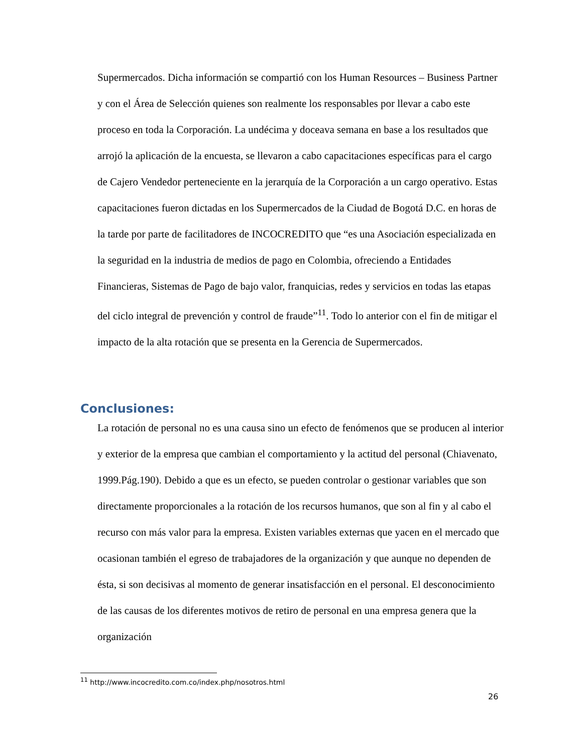Supermercados. Dicha información se compartió con los Human Resources – Business Partner y con el Área de Selección quienes son realmente los responsables por llevar a cabo este proceso en toda la Corporación. La undécima y doceava semana en base a los resultados que arrojó la aplicación de la encuesta, se llevaron a cabo capacitaciones específicas para el cargo de Cajero Vendedor perteneciente en la jerarquía de la Corporación a un cargo operativo. Estas capacitaciones fueron dictadas en los Supermercados de la Ciudad de Bogotá D.C. en horas de la tarde por parte de facilitadores de INCOCREDITO que “es una Asociación especializada en la seguridad en la industria de medios de pago en Colombia, ofreciendo a Entidades Financieras, Sistemas de Pago de bajo valor, franquicias, redes y servicios en todas las etapas del ciclo integral de prevención y control de fraude”<sup>11</sup>. Todo lo anterior con el fin de mitigar el impacto de la alta rotación que se presenta en la Gerencia de Supermercados.
Conclusiones:
La rotación de personal no es una causa sino un efecto de fenómenos que se producen al interior y exterior de la empresa que cambian el comportamiento y la actitud del personal (Chiavenato, 1999.Pág.190). Debido a que es un efecto, se pueden controlar o gestionar variables que son directamente proporcionales a la rotación de los recursos humanos, que son al fin y al cabo el recurso con más valor para la empresa. Existen variables externas que yacen en el mercado que ocasionan también el egreso de trabajadores de la organización y que aunque no dependen de ésta, si son decisivas al momento de generar insatisfacción en el personal. El desconocimiento de las causas de los diferentes motivos de retiro de personal en una empresa genera que la organización
<sup>11</sup> http://www.incocredito.com.co/index.php/nosotros.html
26